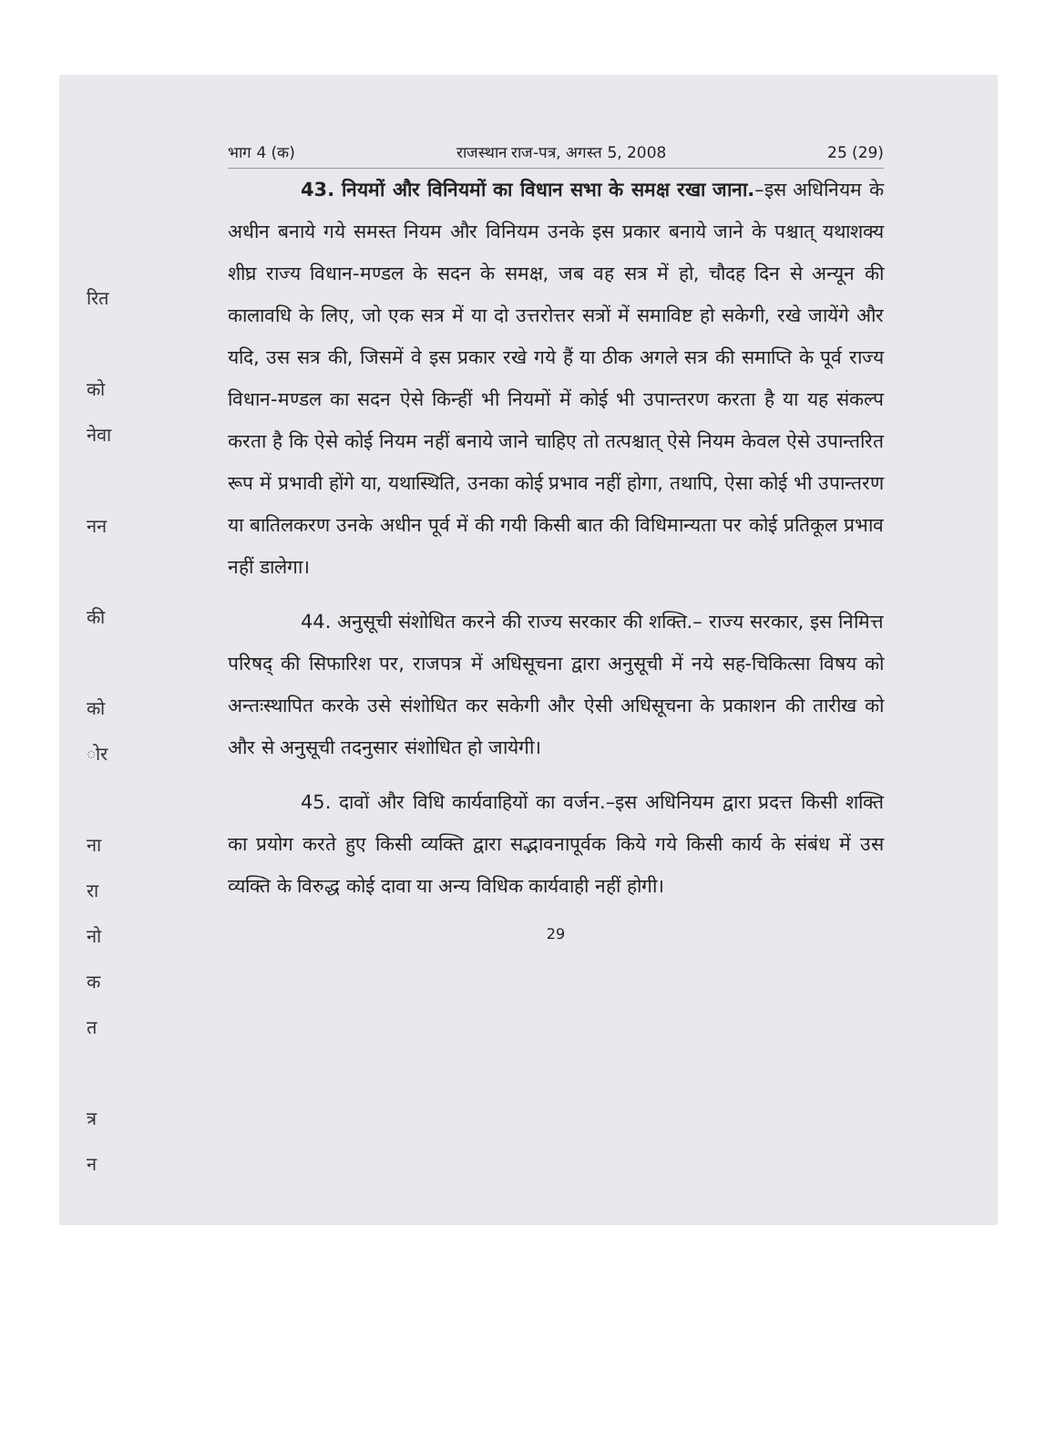रित
को
नेवा
नन
की
को
ोर
ना
रा
नो
क
त
त्र
न
भाग 4 (क) राजस्थान राज-पत्र, अगस्त 5, 2008 25 (29)
43. नियमों और विनियमों का विधान सभा के समक्ष रखा जाना.–इस अधिनियम के अधीन बनाये गये समस्त नियम और विनियम उनके इस प्रकार बनाये जाने के पश्चात् यथाशक्य शीघ्र राज्य विधान-मण्डल के सदन के समक्ष, जब वह सत्र में हो, चौदह दिन से अन्यून की कालावधि के लिए, जो एक सत्र में या दो उत्तरोत्तर सत्रों में समाविष्ट हो सकेगी, रखे जायेंगे और यदि, उस सत्र की, जिसमें वे इस प्रकार रखे गये हैं या ठीक अगले सत्र की समाप्ति के पूर्व राज्य विधान-मण्डल का सदन ऐसे किन्हीं भी नियमों में कोई भी उपान्तरण करता है या यह संकल्प करता है कि ऐसे कोई नियम नहीं बनाये जाने चाहिए तो तत्पश्चात् ऐसे नियम केवल ऐसे उपान्तरित रूप में प्रभावी होंगे या, यथास्थिति, उनका कोई प्रभाव नहीं होगा, तथापि, ऐसा कोई भी उपान्तरण या बातिलकरण उनके अधीन पूर्व में की गयी किसी बात की विधिमान्यता पर कोई प्रतिकूल प्रभाव नहीं डालेगा।
44. अनुसूची संशोधित करने की राज्य सरकार की शक्ति.– राज्य सरकार, इस निमित्त परिषद् की सिफारिश पर, राजपत्र में अधिसूचना द्वारा अनुसूची में नये सह-चिकित्सा विषय को अन्तःस्थापित करके उसे संशोधित कर सकेगी और ऐसी अधिसूचना के प्रकाशन की तारीख को और से अनुसूची तदनुसार संशोधित हो जायेगी।
45. दावों और विधि कार्यवाहियों का वर्जन.–इस अधिनियम द्वारा प्रदत्त किसी शक्ति का प्रयोग करते हुए किसी व्यक्ति द्वारा सद्भावनापूर्वक किये गये किसी कार्य के संबंध में उस व्यक्ति के विरुद्ध कोई दावा या अन्य विधिक कार्यवाही नहीं होगी।
29